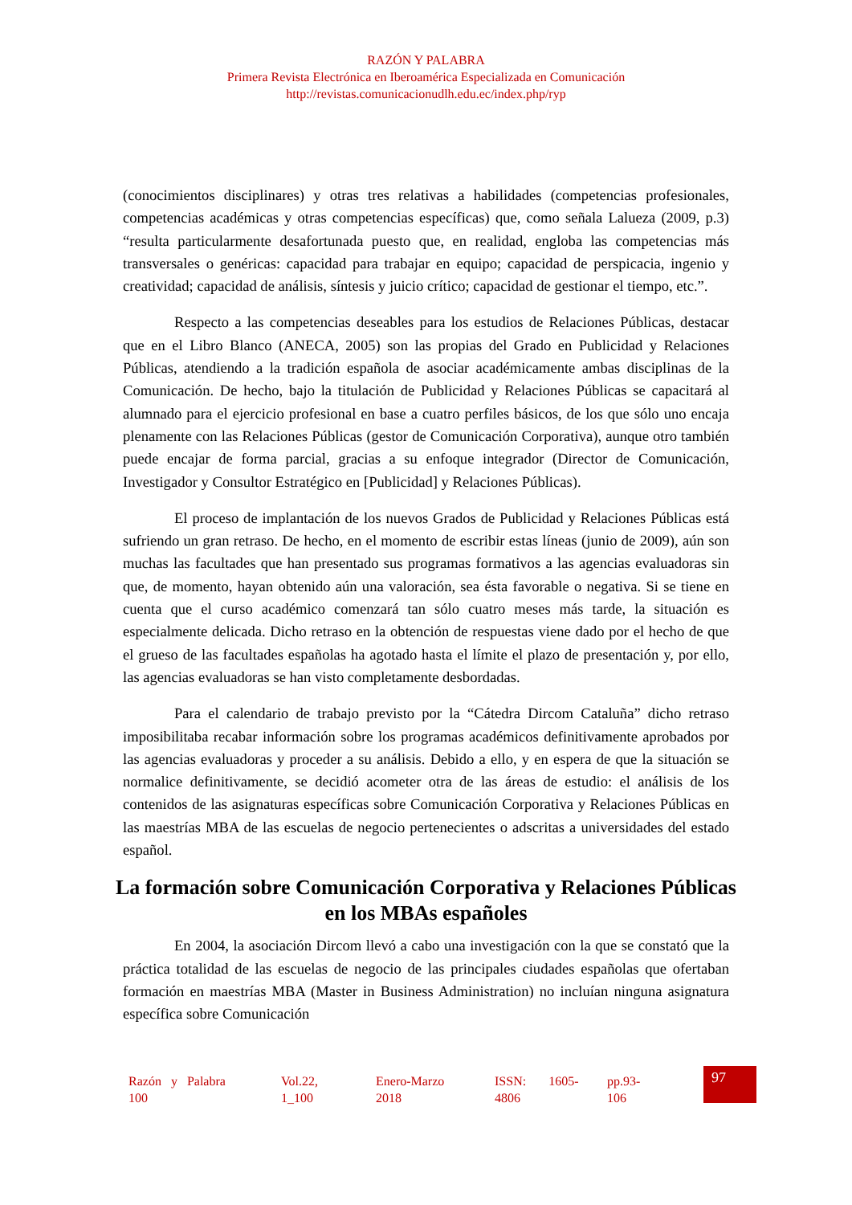RAZÓN Y PALABRA
Primera Revista Electrónica en Iberoamérica Especializada en Comunicación
http://revistas.comunicacionudlh.edu.ec/index.php/ryp
(conocimientos disciplinares) y otras tres relativas a habilidades (competencias profesionales, competencias académicas y otras competencias específicas) que, como señala Lalueza (2009, p.3) “resulta particularmente desafortunada puesto que, en realidad, engloba las competencias más transversales o genéricas: capacidad para trabajar en equipo; capacidad de perspicacia, ingenio y creatividad; capacidad de análisis, síntesis y juicio crítico; capacidad de gestionar el tiempo, etc.”.
Respecto a las competencias deseables para los estudios de Relaciones Públicas, destacar que en el Libro Blanco (ANECA, 2005) son las propias del Grado en Publicidad y Relaciones Públicas, atendiendo a la tradición española de asociar académicamente ambas disciplinas de la Comunicación. De hecho, bajo la titulación de Publicidad y Relaciones Públicas se capacitará al alumnado para el ejercicio profesional en base a cuatro perfiles básicos, de los que sólo uno encaja plenamente con las Relaciones Públicas (gestor de Comunicación Corporativa), aunque otro también puede encajar de forma parcial, gracias a su enfoque integrador (Director de Comunicación, Investigador y Consultor Estratégico en [Publicidad] y Relaciones Públicas).
El proceso de implantación de los nuevos Grados de Publicidad y Relaciones Públicas está sufriendo un gran retraso. De hecho, en el momento de escribir estas líneas (junio de 2009), aún son muchas las facultades que han presentado sus programas formativos a las agencias evaluadoras sin que, de momento, hayan obtenido aún una valoración, sea ésta favorable o negativa. Si se tiene en cuenta que el curso académico comenzará tan sólo cuatro meses más tarde, la situación es especialmente delicada. Dicho retraso en la obtención de respuestas viene dado por el hecho de que el grueso de las facultades españolas ha agotado hasta el límite el plazo de presentación y, por ello, las agencias evaluadoras se han visto completamente desbordadas.
Para el calendario de trabajo previsto por la “Cátedra Dircom Cataluña” dicho retraso imposibilitaba recabar información sobre los programas académicos definitivamente aprobados por las agencias evaluadoras y proceder a su análisis. Debido a ello, y en espera de que la situación se normalice definitivamente, se decidió acometer otra de las áreas de estudio: el análisis de los contenidos de las asignaturas específicas sobre Comunicación Corporativa y Relaciones Públicas en las maestrías MBA de las escuelas de negocio pertenecientes o adscritas a universidades del estado español.
La formación sobre Comunicación Corporativa y Relaciones Públicas en los MBAs españoles
En 2004, la asociación Dircom llevó a cabo una investigación con la que se constató que la práctica totalidad de las escuelas de negocio de las principales ciudades españolas que ofertaban formación en maestrías MBA (Master in Business Administration) no incluían ninguna asignatura específica sobre Comunicación
| Razón y Palabra 100 | Vol.22, 1_100 | Enero-Marzo 2018 | ISSN: 1605- 4806 | pp.93- 106 |
97